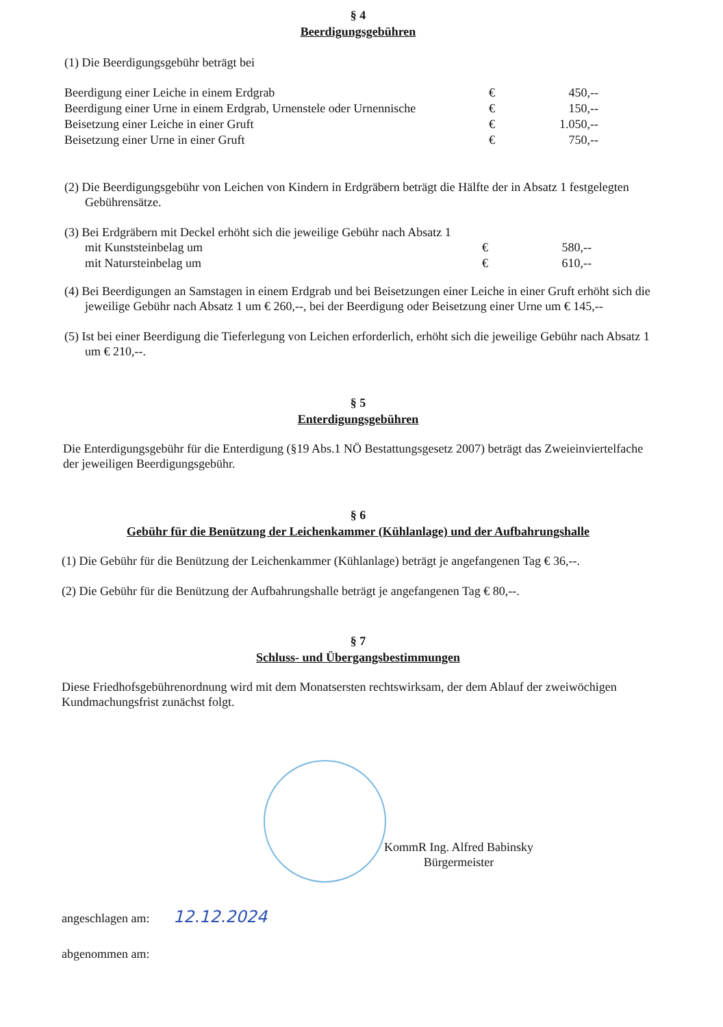§ 4
Beerdigungsgebühren
(1) Die Beerdigungsgebühr beträgt bei
| Beerdigung einer Leiche in einem Erdgrab | € | 450,-- |
| Beerdigung einer Urne in einem Erdgrab, Urnenstele oder Urnennische | € | 150,-- |
| Beisetzung einer Leiche in einer Gruft | € | 1.050,-- |
| Beisetzung einer Urne in einer Gruft | € | 750,-- |
(2) Die Beerdigungsgebühr von Leichen von Kindern in Erdgräbern beträgt die Hälfte der in Absatz 1 festgelegten Gebührensätze.
(3) Bei Erdgräbern mit Deckel erhöht sich die jeweilige Gebühr nach Absatz 1
| mit Kunststeinbelag um | € | 580,-- |
| mit Natursteinbelag um | € | 610,-- |
(4) Bei Beerdigungen an Samstagen in einem Erdgrab und bei Beisetzungen einer Leiche in einer Gruft erhöht sich die jeweilige Gebühr nach Absatz 1 um € 260,--, bei der Beerdigung oder Beisetzung einer Urne um € 145,--
(5) Ist bei einer Beerdigung die Tieferlegung von Leichen erforderlich, erhöht sich die jeweilige Gebühr nach Absatz 1 um € 210,--.
§ 5
Enterdigungsgebühren
Die Enterdigungsgebühr für die Enterdigung (§19 Abs.1 NÖ Bestattungsgesetz 2007) beträgt das Zweieinviertelfache der jeweiligen Beerdigungsgebühr.
§ 6
Gebühr für die Benützung der Leichenkammer (Kühlanlage) und der Aufbahrungshalle
(1) Die Gebühr für die Benützung der Leichenkammer (Kühlanlage) beträgt je angefangenen Tag € 36,--.
(2) Die Gebühr für die Benützung der Aufbahrungshalle beträgt je angefangenen Tag € 80,--.
§ 7
Schluss- und Übergangsbestimmungen
Diese Friedhofsgebührenordnung wird mit dem Monatsersten rechtswirksam, der dem Ablauf der zweiwöchigen Kundmachungsfrist zunächst folgt.
KommR Ing. Alfred Babinsky
Bürgermeister
angeschlagen am: 12.12.2024
abgenommen am: